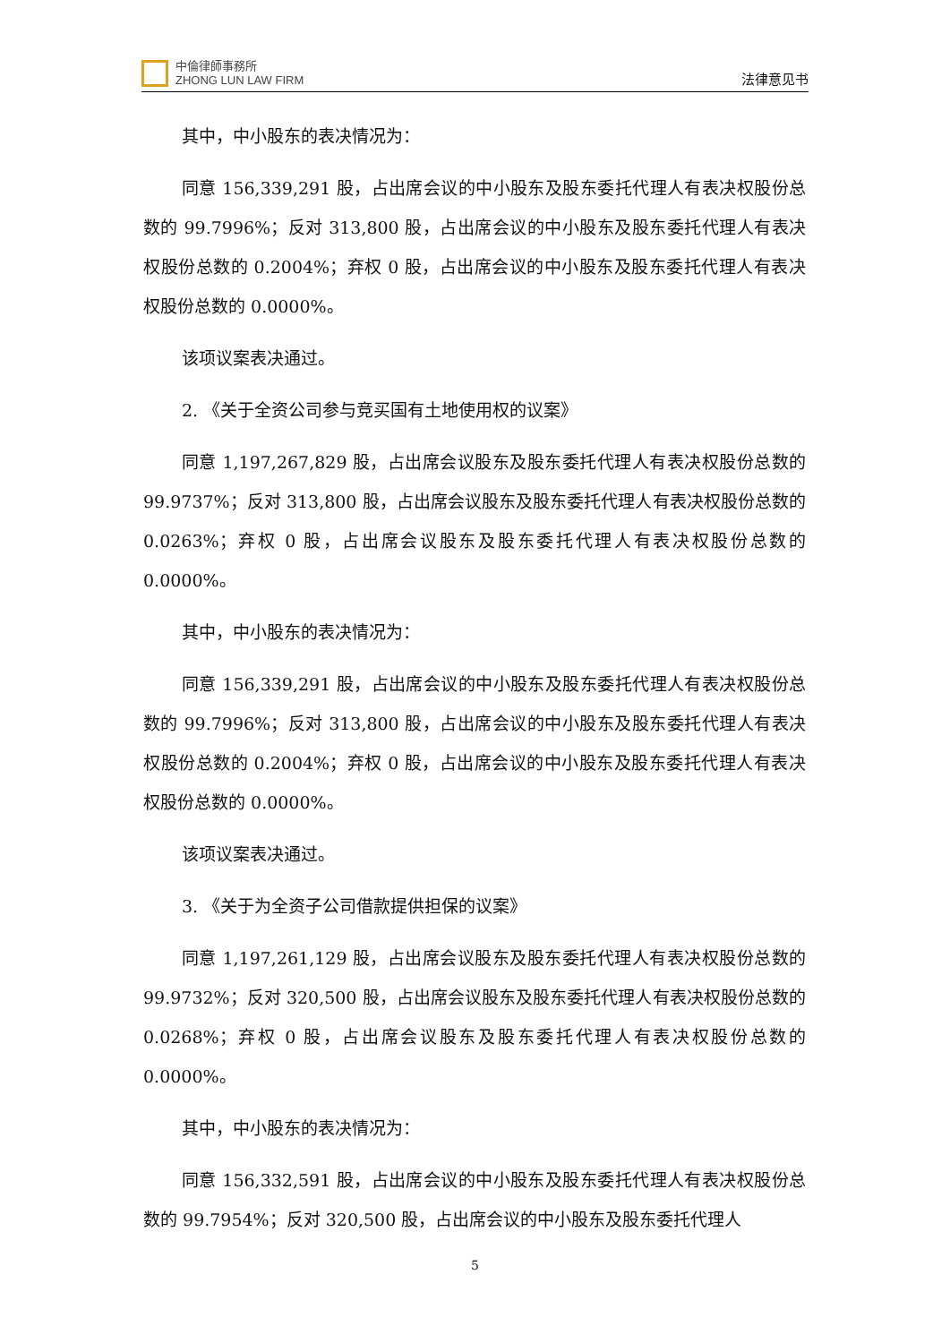中倫律師事務所
ZHONG LUN LAW FIRM
法律意见书
其中，中小股东的表决情况为：
同意 156,339,291 股，占出席会议的中小股东及股东委托代理人有表决权股份总数的 99.7996%；反对 313,800 股，占出席会议的中小股东及股东委托代理人有表决权股份总数的 0.2004%；弃权 0 股，占出席会议的中小股东及股东委托代理人有表决权股份总数的 0.0000%。
该项议案表决通过。
2. 《关于全资公司参与竞买国有土地使用权的议案》
同意 1,197,267,829 股，占出席会议股东及股东委托代理人有表决权股份总数的 99.9737%；反对 313,800 股，占出席会议股东及股东委托代理人有表决权股份总数的 0.0263%；弃权 0 股，占出席会议股东及股东委托代理人有表决权股份总数的 0.0000%。
其中，中小股东的表决情况为：
同意 156,339,291 股，占出席会议的中小股东及股东委托代理人有表决权股份总数的 99.7996%；反对 313,800 股，占出席会议的中小股东及股东委托代理人有表决权股份总数的 0.2004%；弃权 0 股，占出席会议的中小股东及股东委托代理人有表决权股份总数的 0.0000%。
该项议案表决通过。
3. 《关于为全资子公司借款提供担保的议案》
同意 1,197,261,129 股，占出席会议股东及股东委托代理人有表决权股份总数的 99.9732%；反对 320,500 股，占出席会议股东及股东委托代理人有表决权股份总数的 0.0268%；弃权 0 股，占出席会议股东及股东委托代理人有表决权股份总数的 0.0000%。
其中，中小股东的表决情况为：
同意 156,332,591 股，占出席会议的中小股东及股东委托代理人有表决权股份总数的 99.7954%；反对 320,500 股，占出席会议的中小股东及股东委托代理人
5